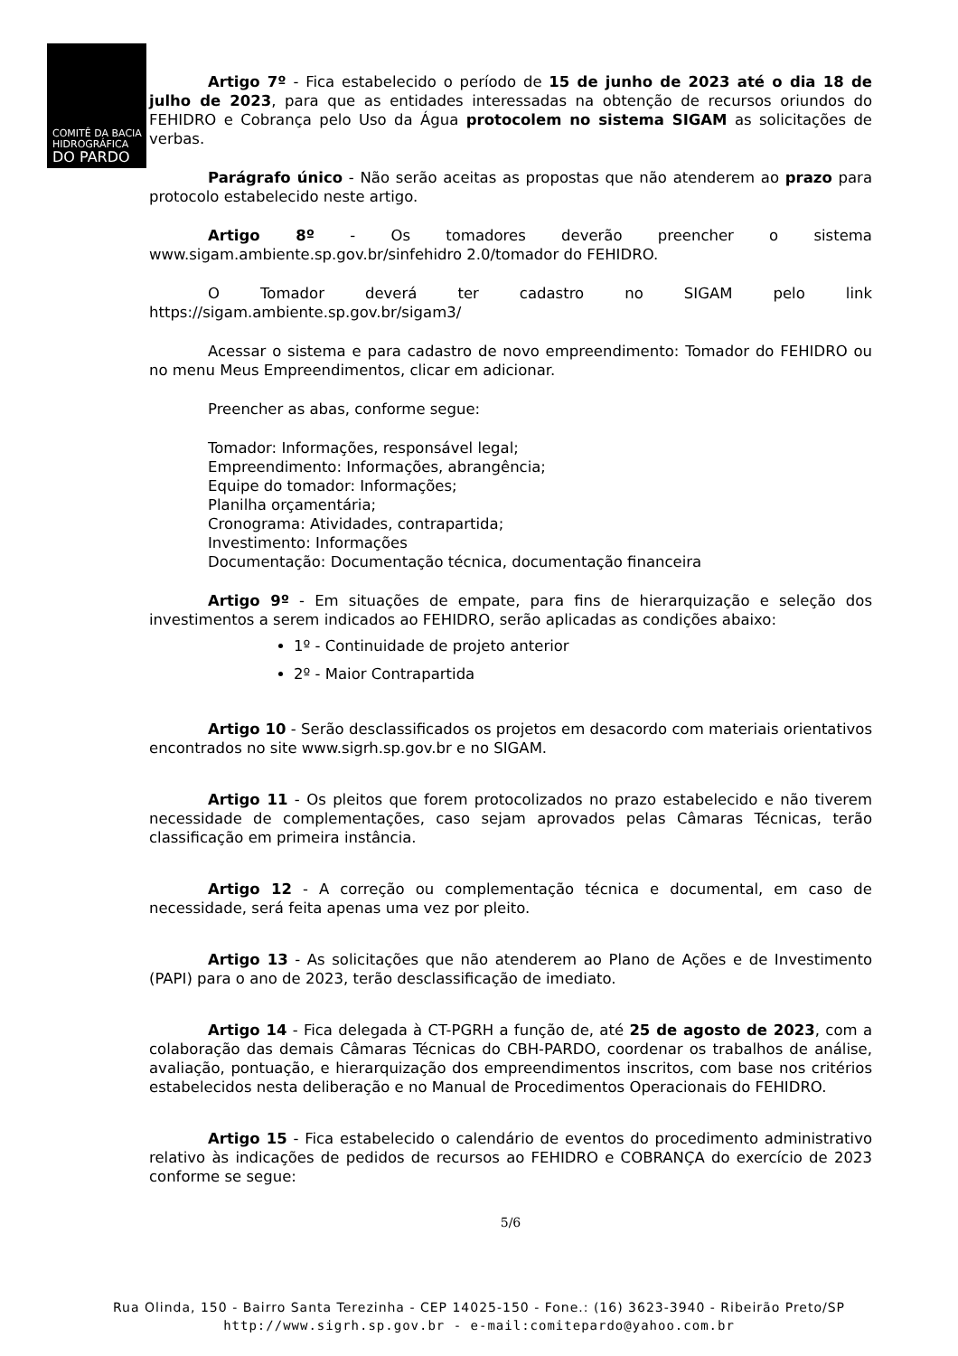COMITÊ DA BACIA
HIDROGRÁFICA
DO PARDO
Artigo 7º - Fica estabelecido o período de 15 de junho de 2023 até o dia 18 de julho de 2023, para que as entidades interessadas na obtenção de recursos oriundos do FEHIDRO e Cobrança pelo Uso da Água protocolem no sistema SIGAM as solicitações de verbas.
Parágrafo único - Não serão aceitas as propostas que não atenderem ao prazo para protocolo estabelecido neste artigo.
Artigo 8º - Os tomadores deverão preencher o sistema www.sigam.ambiente.sp.gov.br/sinfehidro 2.0/tomador do FEHIDRO.
O Tomador deverá ter cadastro no SIGAM pelo link https://sigam.ambiente.sp.gov.br/sigam3/
Acessar o sistema e para cadastro de novo empreendimento: Tomador do FEHIDRO ou no menu Meus Empreendimentos, clicar em adicionar.
Preencher as abas, conforme segue:
Tomador: Informações, responsável legal;
Empreendimento: Informações, abrangência;
Equipe do tomador: Informações;
Planilha orçamentária;
Cronograma: Atividades, contrapartida;
Investimento: Informações
Documentação: Documentação técnica, documentação financeira
Artigo 9º - Em situações de empate, para fins de hierarquização e seleção dos investimentos a serem indicados ao FEHIDRO, serão aplicadas as condições abaixo:
1º - Continuidade de projeto anterior
2º - Maior Contrapartida
Artigo 10 - Serão desclassificados os projetos em desacordo com materiais orientativos encontrados no site www.sigrh.sp.gov.br e no SIGAM.
Artigo 11 - Os pleitos que forem protocolizados no prazo estabelecido e não tiverem necessidade de complementações, caso sejam aprovados pelas Câmaras Técnicas, terão classificação em primeira instância.
Artigo 12 - A correção ou complementação técnica e documental, em caso de necessidade, será feita apenas uma vez por pleito.
Artigo 13 - As solicitações que não atenderem ao Plano de Ações e de Investimento (PAPI) para o ano de 2023, terão desclassificação de imediato.
Artigo 14 - Fica delegada à CT-PGRH a função de, até 25 de agosto de 2023, com a colaboração das demais Câmaras Técnicas do CBH-PARDO, coordenar os trabalhos de análise, avaliação, pontuação, e hierarquização dos empreendimentos inscritos, com base nos critérios estabelecidos nesta deliberação e no Manual de Procedimentos Operacionais do FEHIDRO.
Artigo 15 - Fica estabelecido o calendário de eventos do procedimento administrativo relativo às indicações de pedidos de recursos ao FEHIDRO e COBRANÇA do exercício de 2023 conforme se segue:
5/6
Rua Olinda, 150 - Bairro Santa Terezinha - CEP 14025-150 - Fone.: (16) 3623-3940 - Ribeirão Preto/SP
http://www.sigrh.sp.gov.br - e-mail:comitepardo@yahoo.com.br